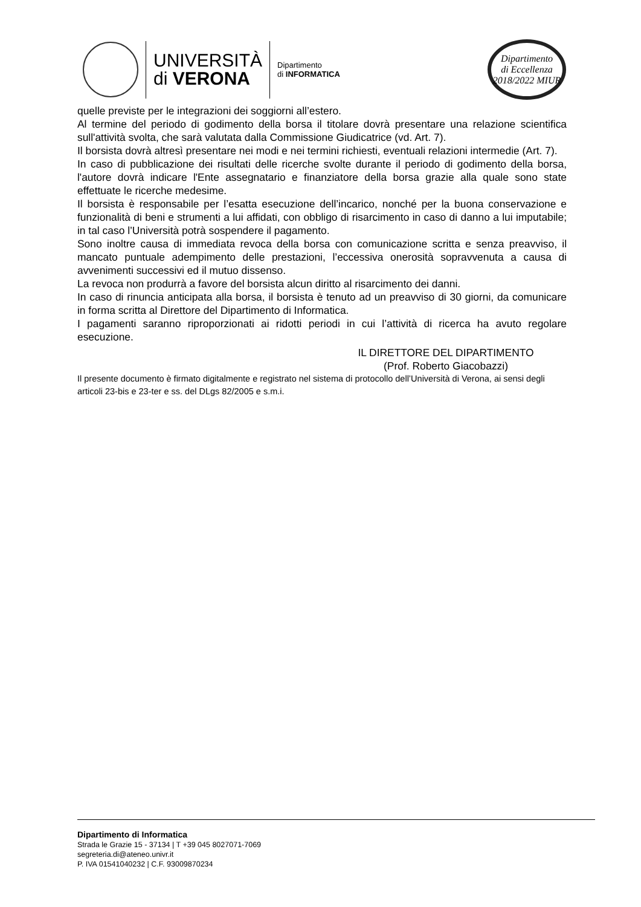UNIVERSITÀ
di VERONA
Dipartimento
di INFORMATICA
Dipartimento
di Eccellenza
2018/2022 MIUR
quelle previste per le integrazioni dei soggiorni all’estero.
Al termine del periodo di godimento della borsa il titolare dovrà presentare una relazione scientifica sull'attività svolta, che sarà valutata dalla Commissione Giudicatrice (vd. Art. 7).
Il borsista dovrà altresì presentare nei modi e nei termini richiesti, eventuali relazioni intermedie (Art. 7).
In caso di pubblicazione dei risultati delle ricerche svolte durante il periodo di godimento della borsa, l'autore dovrà indicare l'Ente assegnatario e finanziatore della borsa grazie alla quale sono state effettuate le ricerche medesime.
Il borsista è responsabile per l’esatta esecuzione dell’incarico, nonché per la buona conservazione e funzionalità di beni e strumenti a lui affidati, con obbligo di risarcimento in caso di danno a lui imputabile; in tal caso l’Università potrà sospendere il pagamento.
Sono inoltre causa di immediata revoca della borsa con comunicazione scritta e senza preavviso, il mancato puntuale adempimento delle prestazioni, l’eccessiva onerosità sopravvenuta a causa di avvenimenti successivi ed il mutuo dissenso.
La revoca non produrrà a favore del borsista alcun diritto al risarcimento dei danni.
In caso di rinuncia anticipata alla borsa, il borsista è tenuto ad un preavviso di 30 giorni, da comunicare in forma scritta al Direttore del Dipartimento di Informatica.
I pagamenti saranno riproporzionati ai ridotti periodi in cui l’attività di ricerca ha avuto regolare esecuzione.
IL DIRETTORE DEL DIPARTIMENTO
(Prof. Roberto Giacobazzi)
Il presente documento è firmato digitalmente e registrato nel sistema di protocollo dell’Università di Verona, ai sensi degli articoli 23-bis e 23-ter e ss. del DLgs 82/2005 e s.m.i.
Dipartimento di Informatica
Strada le Grazie 15 - 37134 | T +39 045 8027071-7069
segreteria.di@ateneo.univr.it
P. IVA 01541040232 | C.F. 93009870234